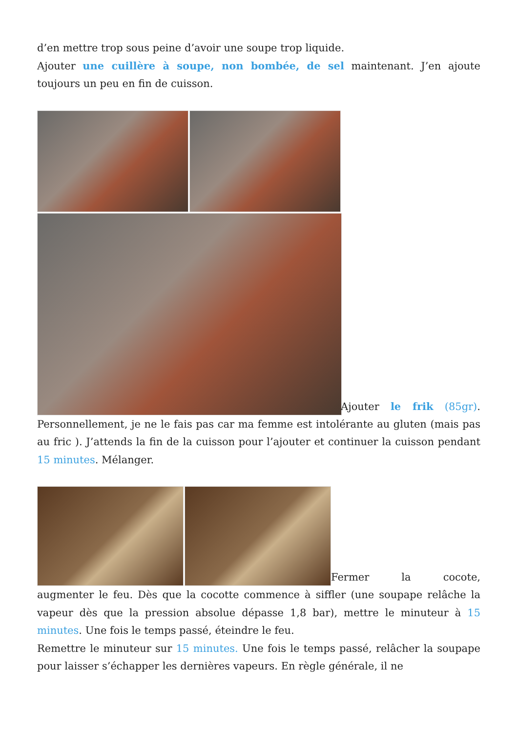d’en mettre trop sous peine d’avoir une soupe trop liquide.
Ajouter une cuillère à soupe, non bombée, de sel maintenant. J’en ajoute toujours un peu en fin de cuisson.
Ajouter le frik (85gr). Personnellement, je ne le fais pas car ma femme est intolérante au gluten (mais pas au fric ). J’attends la fin de la cuisson pour l’ajouter et continuer la cuisson pendant 15 minutes. Mélanger.
Fermer la cocote, augmenter le feu. Dès que la cocotte commence à siffler (une soupape relâche la vapeur dès que la pression absolue dépasse 1,8 bar), mettre le minuteur à 15 minutes. Une fois le temps passé, éteindre le feu.
Remettre le minuteur sur 15 minutes. Une fois le temps passé, relâcher la soupape pour laisser s’échapper les dernières vapeurs. En règle générale, il ne